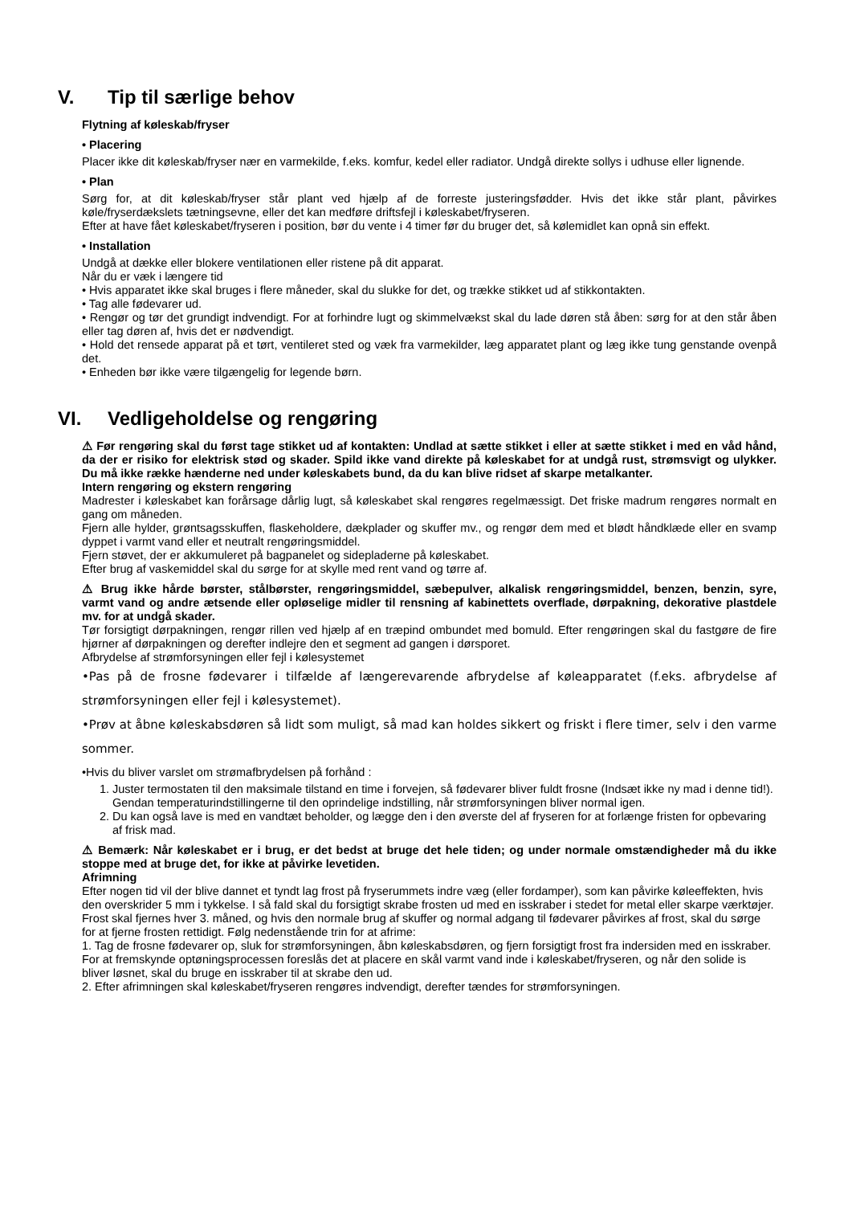V. Tip til særlige behov
Flytning af køleskab/fryser
• Placering
Placer ikke dit køleskab/fryser nær en varmekilde, f.eks. komfur, kedel eller radiator. Undgå direkte sollys i udhuse eller lignende.
• Plan
Sørg for, at dit køleskab/fryser står plant ved hjælp af de forreste justeringsfødder. Hvis det ikke står plant, påvirkes køle/fryserdækslets tætningsevne, eller det kan medføre driftsfejl i køleskabet/fryseren.
Efter at have fået køleskabet/fryseren i position, bør du vente i 4 timer før du bruger det, så kølemidlet kan opnå sin effekt.
• Installation
Undgå at dække eller blokere ventilationen eller ristene på dit apparat.
Når du er væk i længere tid
• Hvis apparatet ikke skal bruges i flere måneder, skal du slukke for det, og trække stikket ud af stikkontakten.
• Tag alle fødevarer ud.
• Rengør og tør det grundigt indvendigt. For at forhindre lugt og skimmelvækst skal du lade døren stå åben: sørg for at den står åben eller tag døren af, hvis det er nødvendigt.
• Hold det rensede apparat på et tørt, ventileret sted og væk fra varmekilder, læg apparatet plant og læg ikke tung genstande ovenpå det.
• Enheden bør ikke være tilgængelig for legende børn.
VI. Vedligeholdelse og rengøring
⚠ Før rengøring skal du først tage stikket ud af kontakten: Undlad at sætte stikket i eller at sætte stikket i med en våd hånd, da der er risiko for elektrisk stød og skader. Spild ikke vand direkte på køleskabet for at undgå rust, strømsvigt og ulykker. Du må ikke række hænderne ned under køleskabets bund, da du kan blive ridset af skarpe metalkanter.
Intern rengøring og ekstern rengøring
Madrester i køleskabet kan forårsage dårlig lugt, så køleskabet skal rengøres regelmæssigt. Det friske madrum rengøres normalt en gang om måneden.
Fjern alle hylder, grøntsagsskuffen, flaskeholdere, dækplader og skuffer mv., og rengør dem med et blødt håndklæde eller en svamp dyppet i varmt vand eller et neutralt rengøringsmiddel.
Fjern støvet, der er akkumuleret på bagpanelet og sidepladerne på køleskabet.
Efter brug af vaskemiddel skal du sørge for at skylle med rent vand og tørre af.
⚠ Brug ikke hårde børster, stålbørster, rengøringsmiddel, sæbepulver, alkalisk rengøringsmiddel, benzen, benzin, syre, varmt vand og andre ætsende eller opløselige midler til rensning af kabinettets overflade, dørpakning, dekorative plastdele mv. for at undgå skader.
Tør forsigtigt dørpakningen, rengør rillen ved hjælp af en træpind ombundet med bomuld. Efter rengøringen skal du fastgøre de fire hjørner af dørpakningen og derefter indlejre den et segment ad gangen i dørsporet.
Afbrydelse af strømforsyningen eller fejl i kølesystemet
•Pas på de frosne fødevarer i tilfælde af længerevarende afbrydelse af køleapparatet (f.eks. afbrydelse af strømforsyningen eller fejl i kølesystemet).
•Prøv at åbne køleskabsdøren så lidt som muligt, så mad kan holdes sikkert og friskt i flere timer, selv i den varme sommer.
•Hvis du bliver varslet om strømafbrydelsen på forhånd :
1. Juster termostaten til den maksimale tilstand en time i forvejen, så fødevarer bliver fuldt frosne (Indsæt ikke ny mad i denne tid!). Gendan temperaturindstillingerne til den oprindelige indstilling, når strømforsyningen bliver normal igen.
2. Du kan også lave is med en vandtæt beholder, og lægge den i den øverste del af fryseren for at forlænge fristen for opbevaring af frisk mad.
⚠ Bemærk: Når køleskabet er i brug, er det bedst at bruge det hele tiden; og under normale omstændigheder må du ikke stoppe med at bruge det, for ikke at påvirke levetiden.
Afrimning
Efter nogen tid vil der blive dannet et tyndt lag frost på fryserummets indre væg (eller fordamper), som kan påvirke køleeffekten, hvis den overskrider 5 mm i tykkelse. I så fald skal du forsigtigt skrabe frosten ud med en isskraber i stedet for metal eller skarpe værktøjer. Frost skal fjernes hver 3. måned, og hvis den normale brug af skuffer og normal adgang til fødevarer påvirkes af frost, skal du sørge for at fjerne frosten rettidigt. Følg nedenstående trin for at afrime:
1. Tag de frosne fødevarer op, sluk for strømforsyningen, åbn køleskabsdøren, og fjern forsigtigt frost fra indersiden med en isskraber. For at fremskynde optøningsprocessen foreslås det at placere en skål varmt vand inde i køleskabet/fryseren, og når den solide is bliver løsnet, skal du bruge en isskraber til at skrabe den ud.
2. Efter afrimningen skal køleskabet/fryseren rengøres indvendigt, derefter tændes for strømforsyningen.